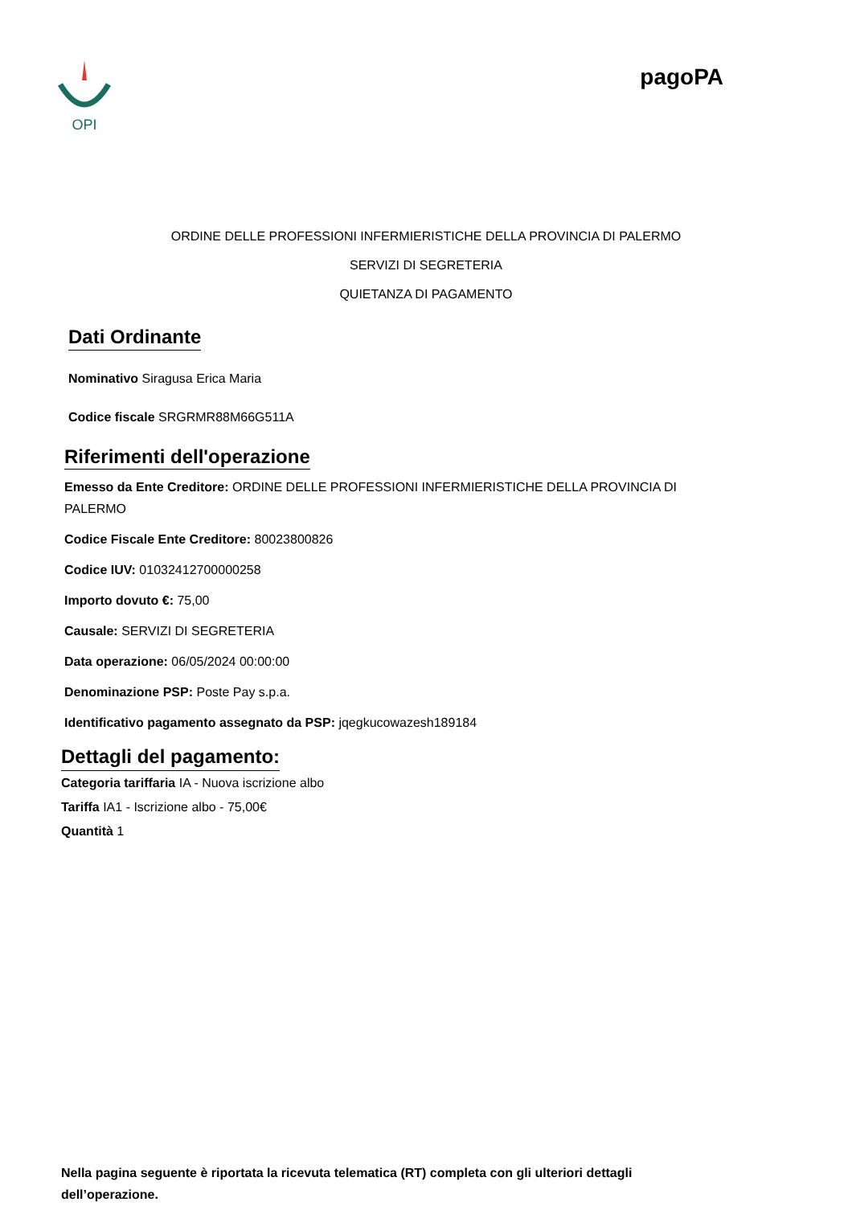OPI
pagoPA
ORDINE DELLE PROFESSIONI INFERMIERISTICHE DELLA PROVINCIA DI PALERMO
SERVIZI DI SEGRETERIA
QUIETANZA DI PAGAMENTO
Dati Ordinante
Nominativo Siragusa Erica Maria
Codice fiscale SRGRMR88M66G511A
Riferimenti dell'operazione
Emesso da Ente Creditore: ORDINE DELLE PROFESSIONI INFERMIERISTICHE DELLA PROVINCIA DI PALERMO
Codice Fiscale Ente Creditore: 80023800826
Codice IUV: 01032412700000258
Importo dovuto €: 75,00
Causale: SERVIZI DI SEGRETERIA
Data operazione: 06/05/2024 00:00:00
Denominazione PSP: Poste Pay s.p.a.
Identificativo pagamento assegnato da PSP: jqegkucowazesh189184
Dettagli del pagamento:
Categoria tariffaria IA - Nuova iscrizione albo
Tariffa IA1 - Iscrizione albo - 75,00€
Quantità 1
Nella pagina seguente è riportata la ricevuta telematica (RT) completa con gli ulteriori dettagli dell’operazione.